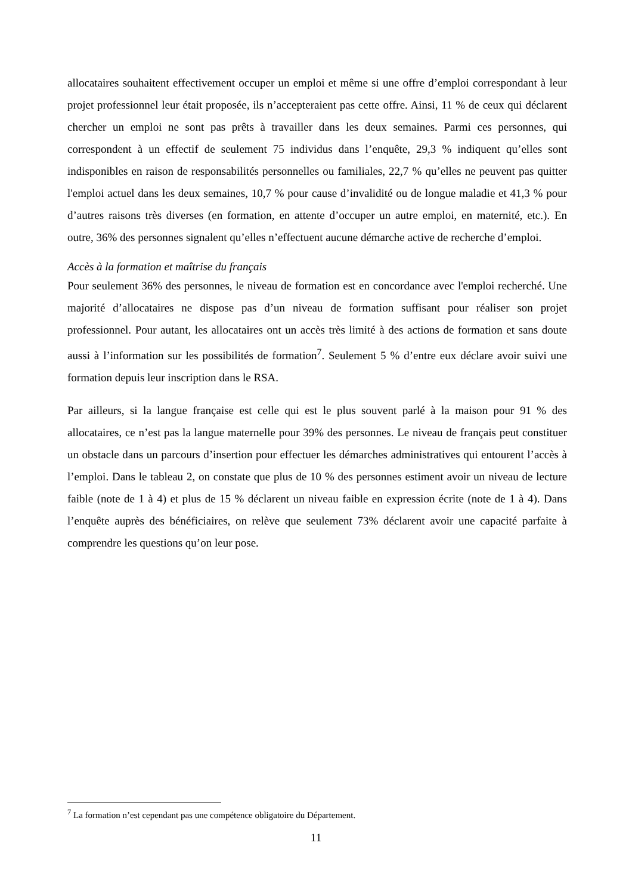allocataires souhaitent effectivement occuper un emploi et même si une offre d’emploi correspondant à leur projet professionnel leur était proposée, ils n’accepteraient pas cette offre. Ainsi, 11 % de ceux qui déclarent chercher un emploi ne sont pas prêts à travailler dans les deux semaines. Parmi ces personnes, qui correspondent à un effectif de seulement 75 individus dans l’enquête, 29,3 % indiquent qu’elles sont indisponibles en raison de responsabilités personnelles ou familiales, 22,7 % qu’elles ne peuvent pas quitter l'emploi actuel dans les deux semaines, 10,7 % pour cause d’invalidité ou de longue maladie et 41,3 % pour d’autres raisons très diverses (en formation, en attente d’occuper un autre emploi, en maternité, etc.). En outre, 36% des personnes signalent qu’elles n’effectuent aucune démarche active de recherche d’emploi.
Accès à la formation et maîtrise du français
Pour seulement 36% des personnes, le niveau de formation est en concordance avec l'emploi recherché. Une majorité d’allocataires ne dispose pas d’un niveau de formation suffisant pour réaliser son projet professionnel. Pour autant, les allocataires ont un accès très limité à des actions de formation et sans doute aussi à l’information sur les possibilités de formation<sup>7</sup>. Seulement 5 % d’entre eux déclare avoir suivi une formation depuis leur inscription dans le RSA.
Par ailleurs, si la langue française est celle qui est le plus souvent parlé à la maison pour 91 % des allocataires, ce n’est pas la langue maternelle pour 39% des personnes. Le niveau de français peut constituer un obstacle dans un parcours d’insertion pour effectuer les démarches administratives qui entourent l’accès à l’emploi. Dans le tableau 2, on constate que plus de 10 % des personnes estiment avoir un niveau de lecture faible (note de 1 à 4) et plus de 15 % déclarent un niveau faible en expression écrite (note de 1 à 4). Dans l’enquête auprès des bénéficiaires, on relève que seulement 73% déclarent avoir une capacité parfaite à comprendre les questions qu’on leur pose.
<sup>7</sup> La formation n’est cependant pas une compétence obligatoire du Département.
11